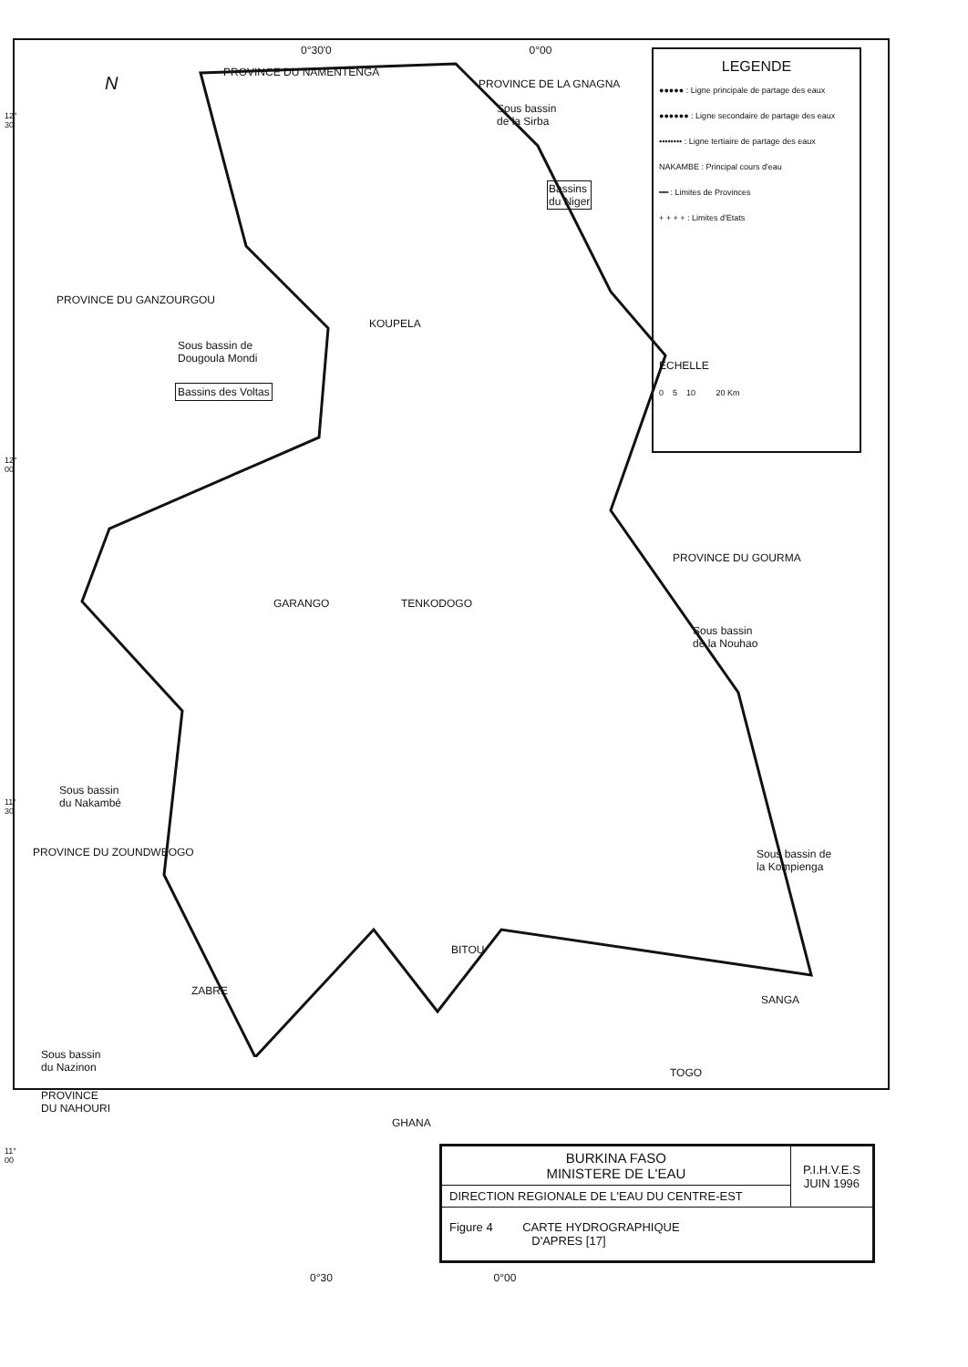0°30'0 0°00
N
PROVINCE DU NAMENTENGA
PROVINCE DE LA GNAGNA
Sous bassin
de la Sirba
Bassins
du Niger
12°
30
PROVINCE DU GANZOURGOU
KOUPELA
Sous bassin de
Dougoula Mondi
Bassins des Voltas
12°
00
GARANGO TENKODOGO
PROVINCE DU GOURMA
Sous bassin
de la Nouhao
Sous bassin
du Nakambé
11°
30
PROVINCE DU ZOUNDWEOGO
Sous bassin de
la Kompienga
BITOU
ZABRE
SANGA
Sous bassin
du Nazinon
PROVINCE
DU NAHOURI
TOGO
GHANA
11°
00
0°30 0°00
LEGENDE
●●●●● : Ligne principale de partage des eaux
●●●●●● : Ligne secondaire de partage des eaux
•••••••• : Ligne tertiaire de partage des eaux
NAKAMBE : Principal cours d'eau
━━ : Limites de Provinces
+ + + + : Limites d'Etats
ECHELLE
0 5 10 20 Km
| BURKINA FASO MINISTERE DE L'EAU | P.I.H.V.E.S JUIN 1996 |
| DIRECTION REGIONALE DE L'EAU DU CENTRE-EST | |
| Figure 4 CARTE HYDROGRAPHIQUE D'APRES [17] | |